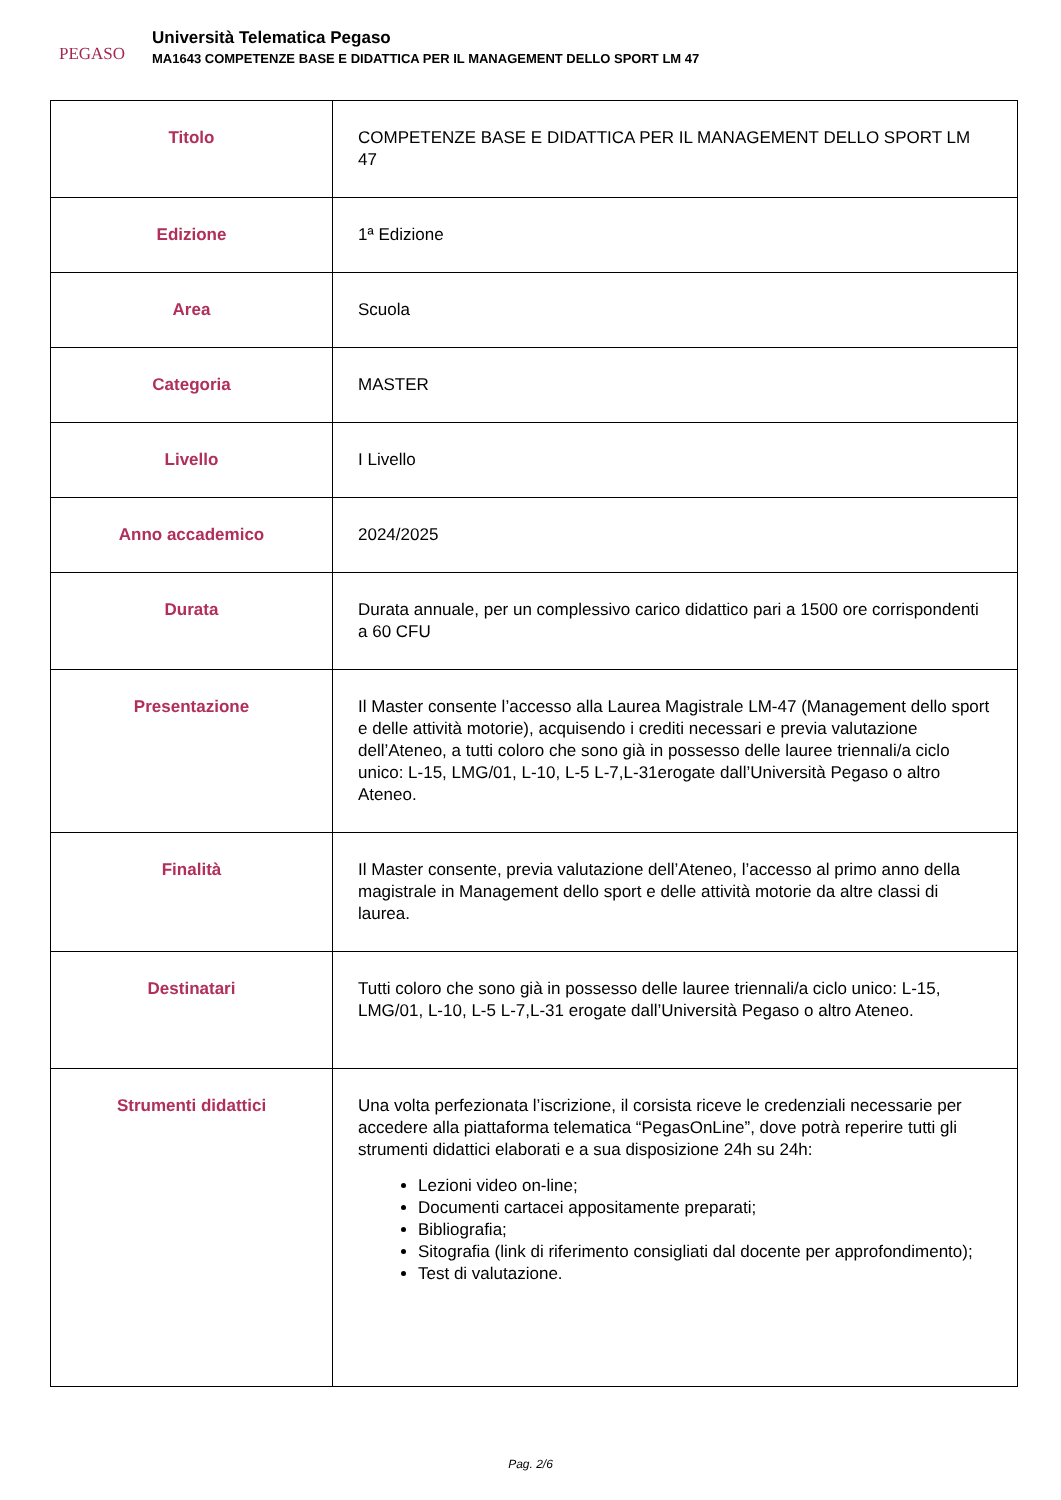PEGASO
Università Telematica Pegaso
MA1643 COMPETENZE BASE E DIDATTICA PER IL MANAGEMENT DELLO SPORT LM 47
| Titolo | COMPETENZE BASE E DIDATTICA PER IL MANAGEMENT DELLO SPORT LM 47 |
| Edizione | 1ª Edizione |
| Area | Scuola |
| Categoria | MASTER |
| Livello | I Livello |
| Anno accademico | 2024/2025 |
| Durata | Durata annuale, per un complessivo carico didattico pari a 1500 ore corrispondenti a 60 CFU |
| Presentazione | Il Master consente l’accesso alla Laurea Magistrale LM-47 (Management dello sport e delle attività motorie), acquisendo i crediti necessari e previa valutazione dell’Ateneo, a tutti coloro che sono già in possesso delle lauree triennali/a ciclo unico: L-15, LMG/01, L-10, L-5 L-7,L-31erogate dall’Università Pegaso o altro Ateneo. |
| Finalità | Il Master consente, previa valutazione dell’Ateneo, l’accesso al primo anno della magistrale in Management dello sport e delle attività motorie da altre classi di laurea. |
| Destinatari | Tutti coloro che sono già in possesso delle lauree triennali/a ciclo unico: L-15, LMG/01, L-10, L-5 L-7,L-31 erogate dall’Università Pegaso o altro Ateneo. |
| Strumenti didattici | Una volta perfezionata l’iscrizione, il corsista riceve le credenziali necessarie per accedere alla piattaforma telematica “PegasOnLine”, dove potrà reperire tutti gli strumenti didattici elaborati e a sua disposizione 24h su 24h: Lezioni video on-line; Documenti cartacei appositamente preparati; Bibliografia; Sitografia (link di riferimento consigliati dal docente per approfondimento); Test di valutazione. |
Pag. 2/6